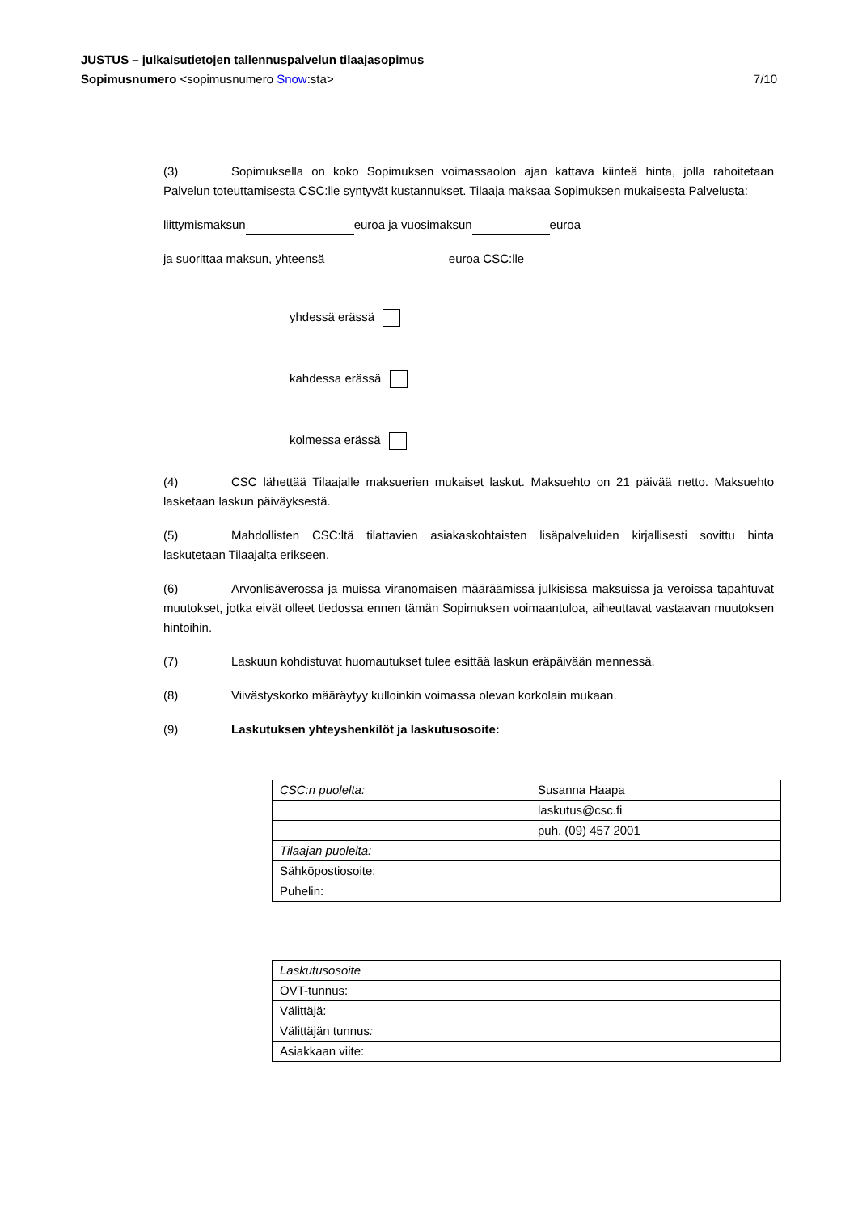JUSTUS – julkaisutietojen tallennuspalvelun tilaajasopimus
Sopimusnumero <sopimusnumero Snow:sta> 7/10
(3) Sopimuksella on koko Sopimuksen voimassaolon ajan kattava kiinteä hinta, jolla rahoitetaan Palvelun toteuttamisesta CSC:lle syntyvät kustannukset. Tilaaja maksaa Sopimuksen mukaisesta Palvelusta:
liittymismaksun euroa ja vuosimaksun euroa
ja suorittaa maksun, yhteensä euroa CSC:lle
yhdessä erässä
kahdessa erässä
kolmessa erässä
(4) CSC lähettää Tilaajalle maksuerien mukaiset laskut. Maksuehto on 21 päivää netto. Maksuehto lasketaan laskun päiväyksestä.
(5) Mahdollisten CSC:ltä tilattavien asiakaskohtaisten lisäpalveluiden kirjallisesti sovittu hinta laskutetaan Tilaajalta erikseen.
(6) Arvonlisäverossa ja muissa viranomaisen määräämissä julkisissa maksuissa ja veroissa tapahtuvat muutokset, jotka eivät olleet tiedossa ennen tämän Sopimuksen voimaantuloa, aiheuttavat vastaavan muutoksen hintoihin.
(7) Laskuun kohdistuvat huomautukset tulee esittää laskun eräpäivään mennessä.
(8) Viivästyskorko määräytyy kulloinkin voimassa olevan korkolain mukaan.
(9) Laskutuksen yhteyshenkilöt ja laskutusosoite:
| CSC:n puolelta: | Susanna Haapa |
| | laskutus@csc.fi |
| | puh. (09) 457 2001 |
| Tilaajan puolelta: | |
| Sähköpostiosoite: | |
| Puhelin: | |
| Laskutusosoite | |
| OVT-tunnus: | |
| Välittäjä: | |
| Välittäjän tunnus : | |
| Asiakkaan viite: | |